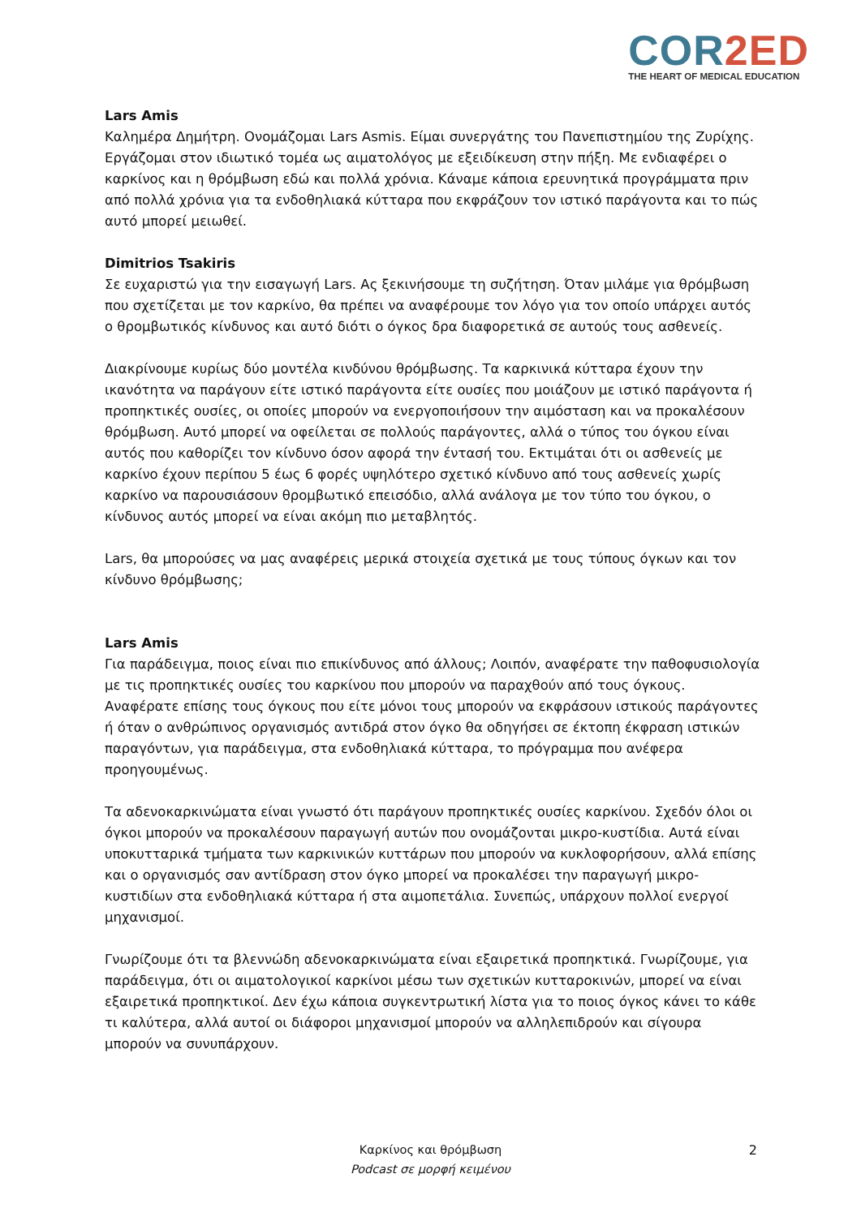COR2ED
THE HEART OF MEDICAL EDUCATION
Lars Amis
Καλημέρα Δημήτρη. Ονομάζομαι Lars Asmis. Είμαι συνεργάτης του Πανεπιστημίου της Ζυρίχης. Εργάζομαι στον ιδιωτικό τομέα ως αιματολόγος με εξειδίκευση στην πήξη. Με ενδιαφέρει ο καρκίνος και η θρόμβωση εδώ και πολλά χρόνια. Κάναμε κάποια ερευνητικά προγράμματα πριν από πολλά χρόνια για τα ενδοθηλιακά κύτταρα που εκφράζουν τον ιστικό παράγοντα και το πώς αυτό μπορεί μειωθεί.
Dimitrios Tsakiris
Σε ευχαριστώ για την εισαγωγή Lars. Ας ξεκινήσουμε τη συζήτηση. Όταν μιλάμε για θρόμβωση που σχετίζεται με τον καρκίνο, θα πρέπει να αναφέρουμε τον λόγο για τον οποίο υπάρχει αυτός ο θρομβωτικός κίνδυνος και αυτό διότι ο όγκος δρα διαφορετικά σε αυτούς τους ασθενείς.
Διακρίνουμε κυρίως δύο μοντέλα κινδύνου θρόμβωσης. Τα καρκινικά κύτταρα έχουν την ικανότητα να παράγουν είτε ιστικό παράγοντα είτε ουσίες που μοιάζουν με ιστικό παράγοντα ή προπηκτικές ουσίες, οι οποίες μπορούν να ενεργοποιήσουν την αιμόσταση και να προκαλέσουν θρόμβωση. Αυτό μπορεί να οφείλεται σε πολλούς παράγοντες, αλλά ο τύπος του όγκου είναι αυτός που καθορίζει τον κίνδυνο όσον αφορά την έντασή του. Εκτιμάται ότι οι ασθενείς με καρκίνο έχουν περίπου 5 έως 6 φορές υψηλότερο σχετικό κίνδυνο από τους ασθενείς χωρίς καρκίνο να παρουσιάσουν θρομβωτικό επεισόδιο, αλλά ανάλογα με τον τύπο του όγκου, ο κίνδυνος αυτός μπορεί να είναι ακόμη πιο μεταβλητός.
Lars, θα μπορούσες να μας αναφέρεις μερικά στοιχεία σχετικά με τους τύπους όγκων και τον κίνδυνο θρόμβωσης;
Lars Amis
Για παράδειγμα, ποιος είναι πιο επικίνδυνος από άλλους; Λοιπόν, αναφέρατε την παθοφυσιολογία με τις προπηκτικές ουσίες του καρκίνου που μπορούν να παραχθούν από τους όγκους. Αναφέρατε επίσης τους όγκους που είτε μόνοι τους μπορούν να εκφράσουν ιστικούς παράγοντες ή όταν ο ανθρώπινος οργανισμός αντιδρά στον όγκο θα οδηγήσει σε έκτοπη έκφραση ιστικών παραγόντων, για παράδειγμα, στα ενδοθηλιακά κύτταρα, το πρόγραμμα που ανέφερα προηγουμένως.
Τα αδενοκαρκινώματα είναι γνωστό ότι παράγουν προπηκτικές ουσίες καρκίνου. Σχεδόν όλοι οι όγκοι μπορούν να προκαλέσουν παραγωγή αυτών που ονομάζονται μικρο-κυστίδια. Αυτά είναι υποκυτταρικά τμήματα των καρκινικών κυττάρων που μπορούν να κυκλοφορήσουν, αλλά επίσης και ο οργανισμός σαν αντίδραση στον όγκο μπορεί να προκαλέσει την παραγωγή μικρο-κυστιδίων στα ενδοθηλιακά κύτταρα ή στα αιμοπετάλια. Συνεπώς, υπάρχουν πολλοί ενεργοί μηχανισμοί.
Γνωρίζουμε ότι τα βλεννώδη αδενοκαρκινώματα είναι εξαιρετικά προπηκτικά. Γνωρίζουμε, για παράδειγμα, ότι οι αιματολογικοί καρκίνοι μέσω των σχετικών κυτταροκινών, μπορεί να είναι εξαιρετικά προπηκτικοί. Δεν έχω κάποια συγκεντρωτική λίστα για το ποιος όγκος κάνει το κάθε τι καλύτερα, αλλά αυτοί οι διάφοροι μηχανισμοί μπορούν να αλληλεπιδρούν και σίγουρα μπορούν να συνυπάρχουν.
Καρκίνος και θρόμβωση
Podcast σε μορφή κειμένου
2